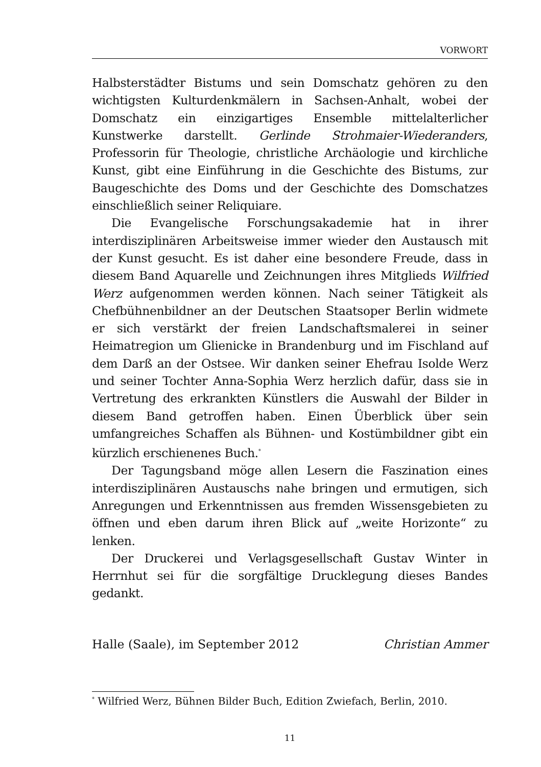VORWORT
Halbsterstädter Bistums und sein Domschatz gehören zu den wichtigsten Kulturdenkmälern in Sachsen-Anhalt, wobei der Domschatz ein einzigartiges Ensemble mittelalterlicher Kunstwerke darstellt. Gerlinde Strohmaier-Wiederanders, Professorin für Theologie, christliche Archäologie und kirchliche Kunst, gibt eine Einführung in die Geschichte des Bistums, zur Baugeschichte des Doms und der Geschichte des Domschatzes einschließlich seiner Reliquiare.
Die Evangelische Forschungsakademie hat in ihrer interdisziplinären Arbeitsweise immer wieder den Austausch mit der Kunst gesucht. Es ist daher eine besondere Freude, dass in diesem Band Aquarelle und Zeichnungen ihres Mitglieds Wilfried Werz aufgenommen werden können. Nach seiner Tätigkeit als Chefbühnenbildner an der Deutschen Staatsoper Berlin widmete er sich verstärkt der freien Landschaftsmalerei in seiner Heimatregion um Glienicke in Brandenburg und im Fischland auf dem Darß an der Ostsee. Wir danken seiner Ehefrau Isolde Werz und seiner Tochter Anna-Sophia Werz herzlich dafür, dass sie in Vertretung des erkrankten Künstlers die Auswahl der Bilder in diesem Band getroffen haben. Einen Überblick über sein umfangreiches Schaffen als Bühnen- und Kostümbildner gibt ein kürzlich erschienenes Buch.<sup>*</sup>
Der Tagungsband möge allen Lesern die Faszination eines interdisziplinären Austauschs nahe bringen und ermutigen, sich Anregungen und Erkenntnissen aus fremden Wissensgebieten zu öffnen und eben darum ihren Blick auf „weite Horizonte“ zu lenken.
Der Druckerei und Verlagsgesellschaft Gustav Winter in Herrnhut sei für die sorgfältige Drucklegung dieses Bandes gedankt.
Halle (Saale), im September 2012 Christian Ammer
<sup>*</sup> Wilfried Werz, Bühnen Bilder Buch, Edition Zwiefach, Berlin, 2010.
11